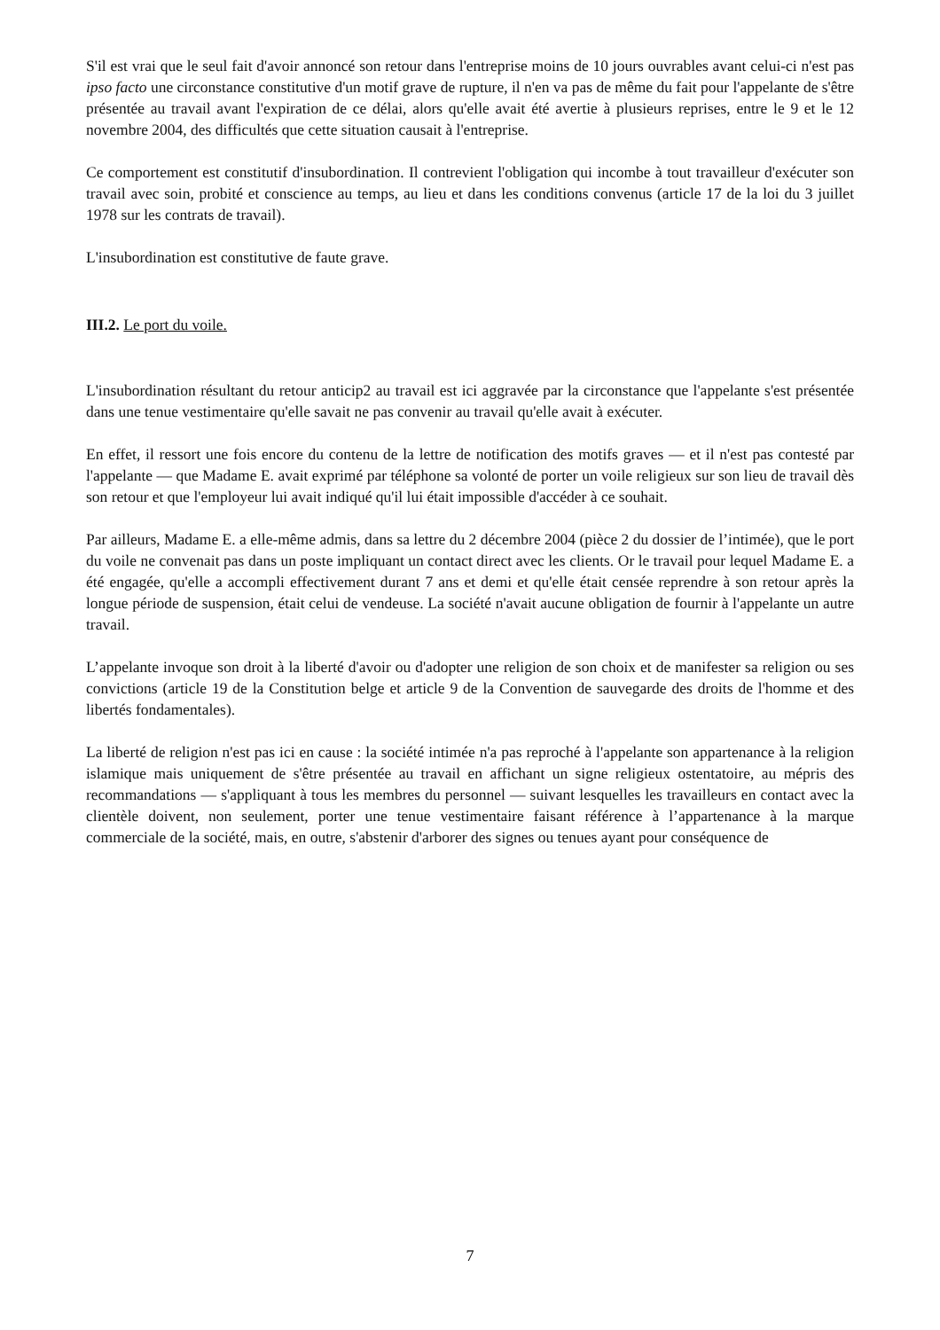S'il est vrai que le seul fait d'avoir annoncé son retour dans l'entreprise moins de 10 jours ouvrables avant celui-ci n'est pas ipso facto une circonstance constitutive d'un motif grave de rupture, il n'en va pas de même du fait pour l'appelante de s'être présentée au travail avant l'expiration de ce délai, alors qu'elle avait été avertie à plusieurs reprises, entre le 9 et le 12 novembre 2004, des difficultés que cette situation causait à l'entreprise.
Ce comportement est constitutif d'insubordination. Il contrevient l'obligation qui incombe à tout travailleur d'exécuter son travail avec soin, probité et conscience au temps, au lieu et dans les conditions convenus (article 17 de la loi du 3 juillet 1978 sur les contrats de travail).
L'insubordination est constitutive de faute grave.
III.2. Le port du voile.
L'insubordination résultant du retour anticip2 au travail est ici aggravée par la circonstance que l'appelante s'est présentée dans une tenue vestimentaire qu'elle savait ne pas convenir au travail qu'elle avait à exécuter.
En effet, il ressort une fois encore du contenu de la lettre de notification des motifs graves — et il n'est pas contesté par l'appelante — que Madame E. avait exprimé par téléphone sa volonté de porter un voile religieux sur son lieu de travail dès son retour et que l'employeur lui avait indiqué qu'il lui était impossible d'accéder à ce souhait.
Par ailleurs, Madame E. a elle-même admis, dans sa lettre du 2 décembre 2004 (pièce 2 du dossier de l’intimée), que le port du voile ne convenait pas dans un poste impliquant un contact direct avec les clients. Or le travail pour lequel Madame E. a été engagée, qu'elle a accompli effectivement durant 7 ans et demi et qu'elle était censée reprendre à son retour après la longue période de suspension, était celui de vendeuse. La société n'avait aucune obligation de fournir à l'appelante un autre travail.
L’appelante invoque son droit à la liberté d'avoir ou d'adopter une religion de son choix et de manifester sa religion ou ses convictions (article 19 de la Constitution belge et article 9 de la Convention de sauvegarde des droits de l'homme et des libertés fondamentales).
La liberté de religion n'est pas ici en cause : la société intimée n'a pas reproché à l'appelante son appartenance à la religion islamique mais uniquement de s'être présentée au travail en affichant un signe religieux ostentatoire, au mépris des recommandations — s'appliquant à tous les membres du personnel — suivant lesquelles les travailleurs en contact avec la clientèle doivent, non seulement, porter une tenue vestimentaire faisant référence à l’appartenance à la marque commerciale de la société, mais, en outre, s'abstenir d'arborer des signes ou tenues ayant pour conséquence de
7